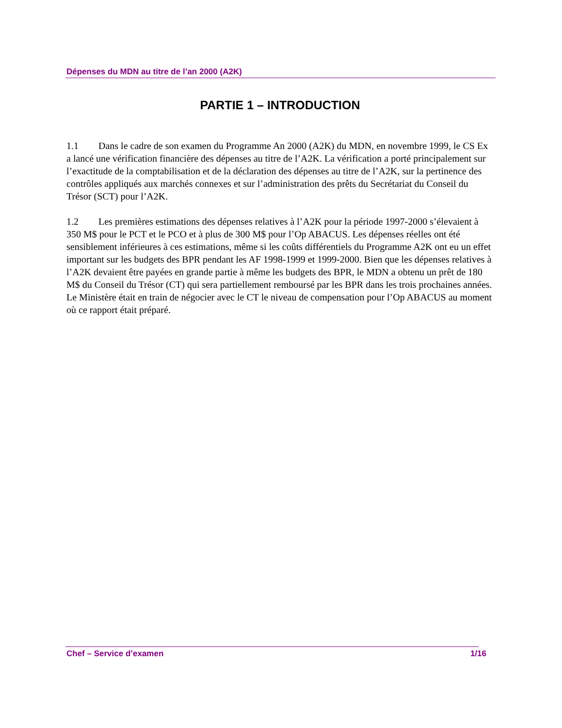Dépenses du MDN au titre de l’an 2000 (A2K)
PARTIE 1 – INTRODUCTION
1.1 Dans le cadre de son examen du Programme An 2000 (A2K) du MDN, en novembre 1999, le CS Ex a lancé une vérification financière des dépenses au titre de l’A2K. La vérification a porté principalement sur l’exactitude de la comptabilisation et de la déclaration des dépenses au titre de l’A2K, sur la pertinence des contrôles appliqués aux marchés connexes et sur l’administration des prêts du Secrétariat du Conseil du Trésor (SCT) pour l’A2K.
1.2 Les premières estimations des dépenses relatives à l’A2K pour la période 1997-2000 s’élevaient à 350 M$ pour le PCT et le PCO et à plus de 300 M$ pour l’Op ABACUS. Les dépenses réelles ont été sensiblement inférieures à ces estimations, même si les coûts différentiels du Programme A2K ont eu un effet important sur les budgets des BPR pendant les AF 1998-1999 et 1999-2000. Bien que les dépenses relatives à l’A2K devaient être payées en grande partie à même les budgets des BPR, le MDN a obtenu un prêt de 180 M$ du Conseil du Trésor (CT) qui sera partiellement remboursé par les BPR dans les trois prochaines années. Le Ministère était en train de négocier avec le CT le niveau de compensation pour l’Op ABACUS au moment où ce rapport était préparé.
Chef – Service d’examen 1/16